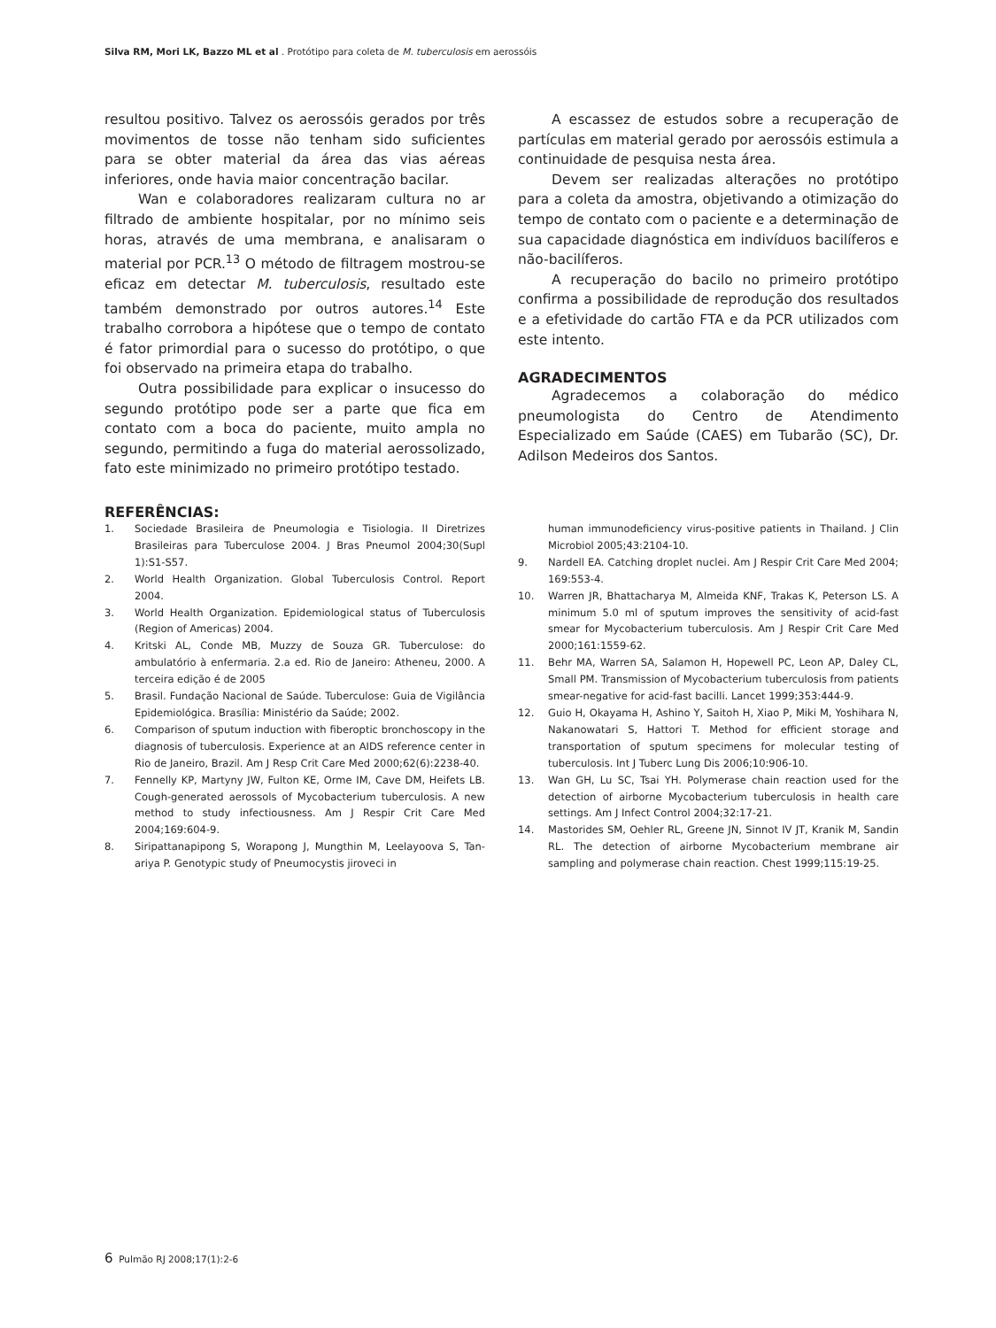Silva RM, Mori LK, Bazzo ML et al . Protótipo para coleta de M. tuberculosis em aerossóis
resultou positivo. Talvez os aerossóis gerados por três movimentos de tosse não tenham sido suficientes para se obter material da área das vias aéreas inferiores, onde havia maior concentração bacilar.
Wan e colaboradores realizaram cultura no ar filtrado de ambiente hospitalar, por no mínimo seis horas, através de uma membrana, e analisaram o material por PCR.<sup>13</sup> O método de filtragem mostrou-se eficaz em detectar M. tuberculosis, resultado este também demonstrado por outros autores.<sup>14</sup> Este trabalho corrobora a hipótese que o tempo de contato é fator primordial para o sucesso do protótipo, o que foi observado na primeira etapa do trabalho.
Outra possibilidade para explicar o insucesso do segundo protótipo pode ser a parte que fica em contato com a boca do paciente, muito ampla no segundo, permitindo a fuga do material aerossolizado, fato este minimizado no primeiro protótipo testado.
REFERÊNCIAS:
A escassez de estudos sobre a recuperação de partículas em material gerado por aerossóis estimula a continuidade de pesquisa nesta área.
Devem ser realizadas alterações no protótipo para a coleta da amostra, objetivando a otimização do tempo de contato com o paciente e a determinação de sua capacidade diagnóstica em indivíduos bacilíferos e não-bacilíferos.
A recuperação do bacilo no primeiro protótipo confirma a possibilidade de reprodução dos resultados e a efetividade do cartão FTA e da PCR utilizados com este intento.
AGRADECIMENTOS
Agradecemos a colaboração do médico pneumologista do Centro de Atendimento Especializado em Saúde (CAES) em Tubarão (SC), Dr. Adilson Medeiros dos Santos.
1. Sociedade Brasileira de Pneumologia e Tisiologia. II Diretrizes Brasileiras para Tuberculose 2004. J Bras Pneumol 2004;30(Supl 1):S1-S57.
2. World Health Organization. Global Tuberculosis Control. Report 2004.
3. World Health Organization. Epidemiological status of Tuberculosis (Region of Americas) 2004.
4. Kritski AL, Conde MB, Muzzy de Souza GR. Tuberculose: do ambulatório à enfermaria. 2.a ed. Rio de Janeiro: Atheneu, 2000. A terceira edição é de 2005
5. Brasil. Fundação Nacional de Saúde. Tuberculose: Guia de Vigilância Epidemiológica. Brasília: Ministério da Saúde; 2002.
6. Comparison of sputum induction with fiberoptic bronchoscopy in the diagnosis of tuberculosis. Experience at an AIDS reference center in Rio de Janeiro, Brazil. Am J Resp Crit Care Med 2000;62(6):2238-40.
7. Fennelly KP, Martyny JW, Fulton KE, Orme IM, Cave DM, Heifets LB. Cough-generated aerossols of Mycobacterium tuberculosis. A new method to study infectiousness. Am J Respir Crit Care Med 2004;169:604-9.
8. Siripattanapipong S, Worapong J, Mungthin M, Leelayoova S, Tan-ariya P. Genotypic study of Pneumocystis jiroveci in
human immunodeficiency virus-positive patients in Thailand. J Clin Microbiol 2005;43:2104-10.
9. Nardell EA. Catching droplet nuclei. Am J Respir Crit Care Med 2004; 169:553-4.
10. Warren JR, Bhattacharya M, Almeida KNF, Trakas K, Peterson LS. A minimum 5.0 ml of sputum improves the sensitivity of acid-fast smear for Mycobacterium tuberculosis. Am J Respir Crit Care Med 2000;161:1559-62.
11. Behr MA, Warren SA, Salamon H, Hopewell PC, Leon AP, Daley CL, Small PM. Transmission of Mycobacterium tuberculosis from patients smear-negative for acid-fast bacilli. Lancet 1999;353:444-9.
12. Guio H, Okayama H, Ashino Y, Saitoh H, Xiao P, Miki M, Yoshihara N, Nakanowatari S, Hattori T. Method for efficient storage and transportation of sputum specimens for molecular testing of tuberculosis. Int J Tuberc Lung Dis 2006;10:906-10.
13. Wan GH, Lu SC, Tsai YH. Polymerase chain reaction used for the detection of airborne Mycobacterium tuberculosis in health care settings. Am J Infect Control 2004;32:17-21.
14. Mastorides SM, Oehler RL, Greene JN, Sinnot IV JT, Kranik M, Sandin RL. The detection of airborne Mycobacterium membrane air sampling and polymerase chain reaction. Chest 1999;115:19-25.
6 Pulmão RJ 2008;17(1):2-6